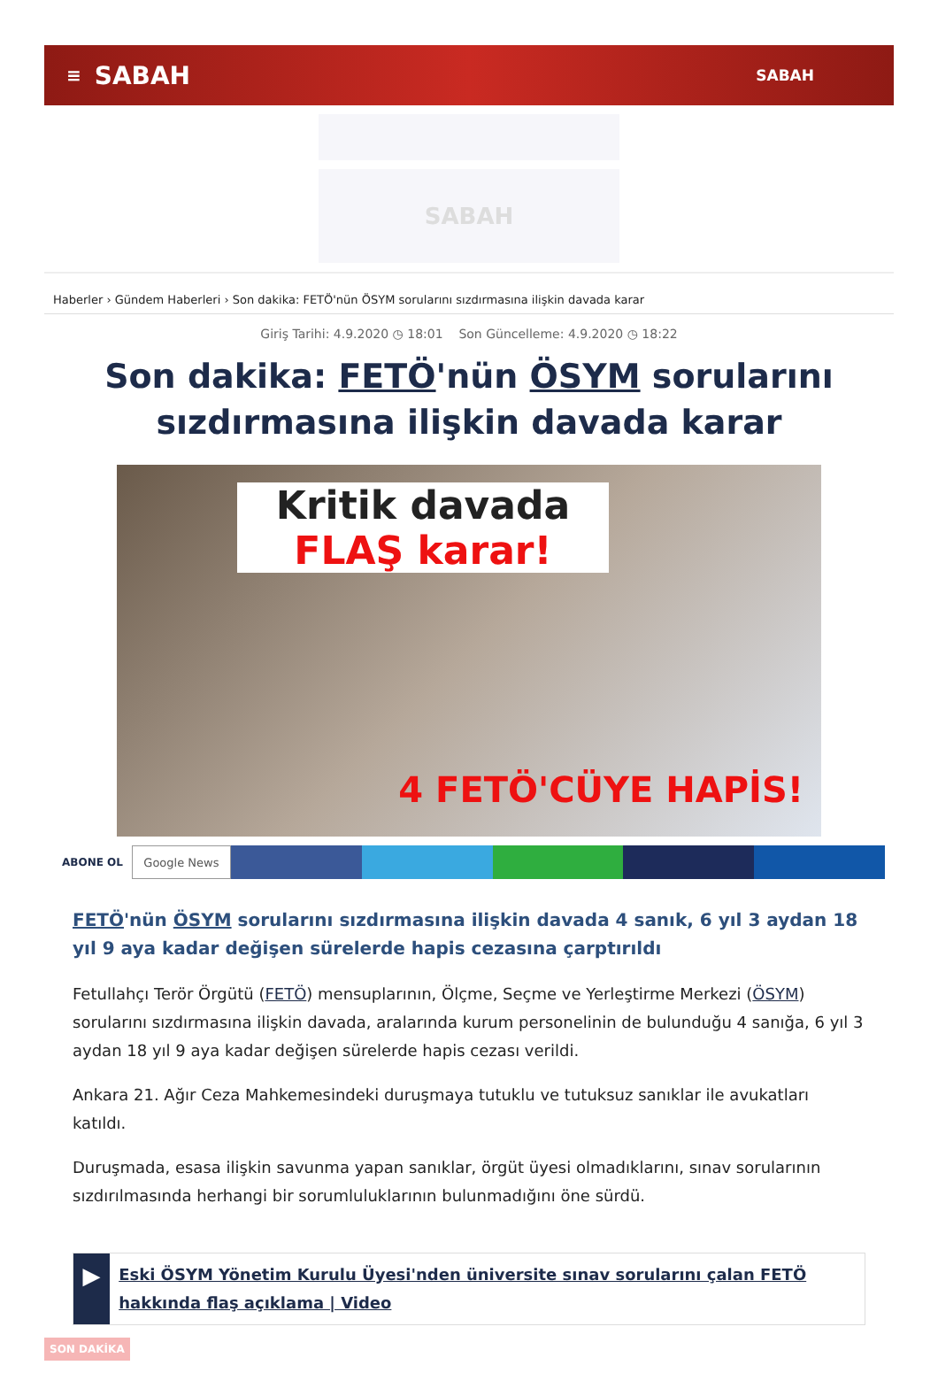≡ SABAH SABAH
SABAH
Haberler › Gündem Haberleri › Son dakika: FETÖ'nün ÖSYM sorularını sızdırmasına ilişkin davada karar
Giriş Tarihi: 4.9.2020 ◷ 18:01 Son Güncelleme: 4.9.2020 ◷ 18:22
Son dakika: FETÖ'nün ÖSYM sorularını sızdırmasına ilişkin davada karar
Kritik davada
FLAŞ karar!
4 FETÖ'CÜYE HAPİS!
ABONE OL Google News
FETÖ'nün ÖSYM sorularını sızdırmasına ilişkin davada 4 sanık, 6 yıl 3 aydan 18 yıl 9 aya kadar değişen sürelerde hapis cezasına çarptırıldı
Fetullahçı Terör Örgütü (FETÖ) mensuplarının, Ölçme, Seçme ve Yerleştirme Merkezi (ÖSYM) sorularını sızdırmasına ilişkin davada, aralarında kurum personelinin de bulunduğu 4 sanığa, 6 yıl 3 aydan 18 yıl 9 aya kadar değişen sürelerde hapis cezası verildi.
Ankara 21. Ağır Ceza Mahkemesindeki duruşmaya tutuklu ve tutuksuz sanıklar ile avukatları katıldı.
Duruşmada, esasa ilişkin savunma yapan sanıklar, örgüt üyesi olmadıklarını, sınav sorularının sızdırılmasında herhangi bir sorumluluklarının bulunmadığını öne sürdü.
▶
Eski ÖSYM Yönetim Kurulu Üyesi'nden üniversite sınav sorularını çalan FETÖ hakkında flaş açıklama | Video
SON DAKİKA